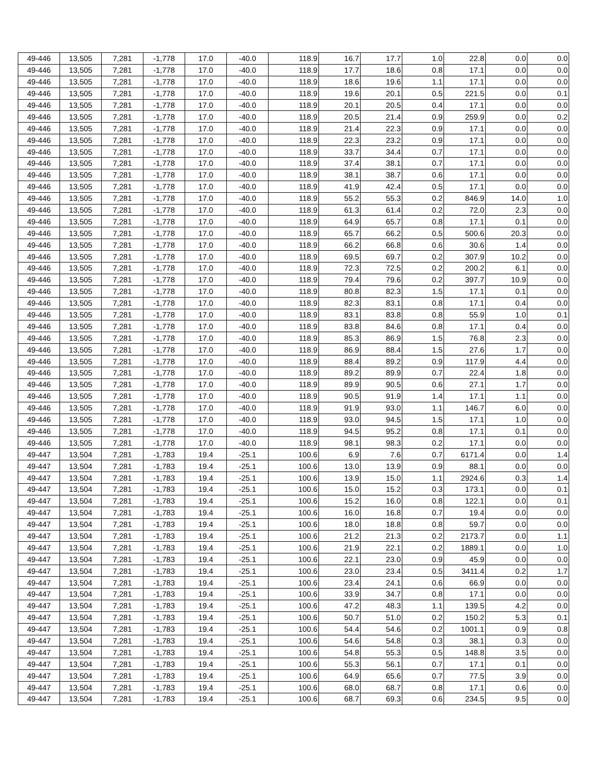| 49-446 | 13,505 | 7,281 | -1,778 | 17.0 | -40.0 | 118.9 | 16.7 | 17.7 | 1.0 | 22.8 | 0.0 | 0.0 |
| 49-446 | 13,505 | 7,281 | -1,778 | 17.0 | -40.0 | 118.9 | 17.7 | 18.6 | 0.8 | 17.1 | 0.0 | 0.0 |
| 49-446 | 13,505 | 7,281 | -1,778 | 17.0 | -40.0 | 118.9 | 18.6 | 19.6 | 1.1 | 17.1 | 0.0 | 0.0 |
| 49-446 | 13,505 | 7,281 | -1,778 | 17.0 | -40.0 | 118.9 | 19.6 | 20.1 | 0.5 | 221.5 | 0.0 | 0.1 |
| 49-446 | 13,505 | 7,281 | -1,778 | 17.0 | -40.0 | 118.9 | 20.1 | 20.5 | 0.4 | 17.1 | 0.0 | 0.0 |
| 49-446 | 13,505 | 7,281 | -1,778 | 17.0 | -40.0 | 118.9 | 20.5 | 21.4 | 0.9 | 259.9 | 0.0 | 0.2 |
| 49-446 | 13,505 | 7,281 | -1,778 | 17.0 | -40.0 | 118.9 | 21.4 | 22.3 | 0.9 | 17.1 | 0.0 | 0.0 |
| 49-446 | 13,505 | 7,281 | -1,778 | 17.0 | -40.0 | 118.9 | 22.3 | 23.2 | 0.9 | 17.1 | 0.0 | 0.0 |
| 49-446 | 13,505 | 7,281 | -1,778 | 17.0 | -40.0 | 118.9 | 33.7 | 34.4 | 0.7 | 17.1 | 0.0 | 0.0 |
| 49-446 | 13,505 | 7,281 | -1,778 | 17.0 | -40.0 | 118.9 | 37.4 | 38.1 | 0.7 | 17.1 | 0.0 | 0.0 |
| 49-446 | 13,505 | 7,281 | -1,778 | 17.0 | -40.0 | 118.9 | 38.1 | 38.7 | 0.6 | 17.1 | 0.0 | 0.0 |
| 49-446 | 13,505 | 7,281 | -1,778 | 17.0 | -40.0 | 118.9 | 41.9 | 42.4 | 0.5 | 17.1 | 0.0 | 0.0 |
| 49-446 | 13,505 | 7,281 | -1,778 | 17.0 | -40.0 | 118.9 | 55.2 | 55.3 | 0.2 | 846.9 | 14.0 | 1.0 |
| 49-446 | 13,505 | 7,281 | -1,778 | 17.0 | -40.0 | 118.9 | 61.3 | 61.4 | 0.2 | 72.0 | 2.3 | 0.0 |
| 49-446 | 13,505 | 7,281 | -1,778 | 17.0 | -40.0 | 118.9 | 64.9 | 65.7 | 0.8 | 17.1 | 0.1 | 0.0 |
| 49-446 | 13,505 | 7,281 | -1,778 | 17.0 | -40.0 | 118.9 | 65.7 | 66.2 | 0.5 | 500.6 | 20.3 | 0.0 |
| 49-446 | 13,505 | 7,281 | -1,778 | 17.0 | -40.0 | 118.9 | 66.2 | 66.8 | 0.6 | 30.6 | 1.4 | 0.0 |
| 49-446 | 13,505 | 7,281 | -1,778 | 17.0 | -40.0 | 118.9 | 69.5 | 69.7 | 0.2 | 307.9 | 10.2 | 0.0 |
| 49-446 | 13,505 | 7,281 | -1,778 | 17.0 | -40.0 | 118.9 | 72.3 | 72.5 | 0.2 | 200.2 | 6.1 | 0.0 |
| 49-446 | 13,505 | 7,281 | -1,778 | 17.0 | -40.0 | 118.9 | 79.4 | 79.6 | 0.2 | 397.7 | 10.9 | 0.0 |
| 49-446 | 13,505 | 7,281 | -1,778 | 17.0 | -40.0 | 118.9 | 80.8 | 82.3 | 1.5 | 17.1 | 0.1 | 0.0 |
| 49-446 | 13,505 | 7,281 | -1,778 | 17.0 | -40.0 | 118.9 | 82.3 | 83.1 | 0.8 | 17.1 | 0.4 | 0.0 |
| 49-446 | 13,505 | 7,281 | -1,778 | 17.0 | -40.0 | 118.9 | 83.1 | 83.8 | 0.8 | 55.9 | 1.0 | 0.1 |
| 49-446 | 13,505 | 7,281 | -1,778 | 17.0 | -40.0 | 118.9 | 83.8 | 84.6 | 0.8 | 17.1 | 0.4 | 0.0 |
| 49-446 | 13,505 | 7,281 | -1,778 | 17.0 | -40.0 | 118.9 | 85.3 | 86.9 | 1.5 | 76.8 | 2.3 | 0.0 |
| 49-446 | 13,505 | 7,281 | -1,778 | 17.0 | -40.0 | 118.9 | 86.9 | 88.4 | 1.5 | 27.6 | 1.7 | 0.0 |
| 49-446 | 13,505 | 7,281 | -1,778 | 17.0 | -40.0 | 118.9 | 88.4 | 89.2 | 0.9 | 117.9 | 4.4 | 0.0 |
| 49-446 | 13,505 | 7,281 | -1,778 | 17.0 | -40.0 | 118.9 | 89.2 | 89.9 | 0.7 | 22.4 | 1.8 | 0.0 |
| 49-446 | 13,505 | 7,281 | -1,778 | 17.0 | -40.0 | 118.9 | 89.9 | 90.5 | 0.6 | 27.1 | 1.7 | 0.0 |
| 49-446 | 13,505 | 7,281 | -1,778 | 17.0 | -40.0 | 118.9 | 90.5 | 91.9 | 1.4 | 17.1 | 1.1 | 0.0 |
| 49-446 | 13,505 | 7,281 | -1,778 | 17.0 | -40.0 | 118.9 | 91.9 | 93.0 | 1.1 | 146.7 | 6.0 | 0.0 |
| 49-446 | 13,505 | 7,281 | -1,778 | 17.0 | -40.0 | 118.9 | 93.0 | 94.5 | 1.5 | 17.1 | 1.0 | 0.0 |
| 49-446 | 13,505 | 7,281 | -1,778 | 17.0 | -40.0 | 118.9 | 94.5 | 95.2 | 0.8 | 17.1 | 0.1 | 0.0 |
| 49-446 | 13,505 | 7,281 | -1,778 | 17.0 | -40.0 | 118.9 | 98.1 | 98.3 | 0.2 | 17.1 | 0.0 | 0.0 |
| 49-447 | 13,504 | 7,281 | -1,783 | 19.4 | -25.1 | 100.6 | 6.9 | 7.6 | 0.7 | 6171.4 | 0.0 | 1.4 |
| 49-447 | 13,504 | 7,281 | -1,783 | 19.4 | -25.1 | 100.6 | 13.0 | 13.9 | 0.9 | 88.1 | 0.0 | 0.0 |
| 49-447 | 13,504 | 7,281 | -1,783 | 19.4 | -25.1 | 100.6 | 13.9 | 15.0 | 1.1 | 2924.6 | 0.3 | 1.4 |
| 49-447 | 13,504 | 7,281 | -1,783 | 19.4 | -25.1 | 100.6 | 15.0 | 15.2 | 0.3 | 173.1 | 0.0 | 0.1 |
| 49-447 | 13,504 | 7,281 | -1,783 | 19.4 | -25.1 | 100.6 | 15.2 | 16.0 | 0.8 | 122.1 | 0.0 | 0.1 |
| 49-447 | 13,504 | 7,281 | -1,783 | 19.4 | -25.1 | 100.6 | 16.0 | 16.8 | 0.7 | 19.4 | 0.0 | 0.0 |
| 49-447 | 13,504 | 7,281 | -1,783 | 19.4 | -25.1 | 100.6 | 18.0 | 18.8 | 0.8 | 59.7 | 0.0 | 0.0 |
| 49-447 | 13,504 | 7,281 | -1,783 | 19.4 | -25.1 | 100.6 | 21.2 | 21.3 | 0.2 | 2173.7 | 0.0 | 1.1 |
| 49-447 | 13,504 | 7,281 | -1,783 | 19.4 | -25.1 | 100.6 | 21.9 | 22.1 | 0.2 | 1889.1 | 0.0 | 1.0 |
| 49-447 | 13,504 | 7,281 | -1,783 | 19.4 | -25.1 | 100.6 | 22.1 | 23.0 | 0.9 | 45.9 | 0.0 | 0.0 |
| 49-447 | 13,504 | 7,281 | -1,783 | 19.4 | -25.1 | 100.6 | 23.0 | 23.4 | 0.5 | 3411.4 | 0.2 | 1.7 |
| 49-447 | 13,504 | 7,281 | -1,783 | 19.4 | -25.1 | 100.6 | 23.4 | 24.1 | 0.6 | 66.9 | 0.0 | 0.0 |
| 49-447 | 13,504 | 7,281 | -1,783 | 19.4 | -25.1 | 100.6 | 33.9 | 34.7 | 0.8 | 17.1 | 0.0 | 0.0 |
| 49-447 | 13,504 | 7,281 | -1,783 | 19.4 | -25.1 | 100.6 | 47.2 | 48.3 | 1.1 | 139.5 | 4.2 | 0.0 |
| 49-447 | 13,504 | 7,281 | -1,783 | 19.4 | -25.1 | 100.6 | 50.7 | 51.0 | 0.2 | 150.2 | 5.3 | 0.1 |
| 49-447 | 13,504 | 7,281 | -1,783 | 19.4 | -25.1 | 100.6 | 54.4 | 54.6 | 0.2 | 1001.1 | 0.9 | 0.8 |
| 49-447 | 13,504 | 7,281 | -1,783 | 19.4 | -25.1 | 100.6 | 54.6 | 54.8 | 0.3 | 38.1 | 0.3 | 0.0 |
| 49-447 | 13,504 | 7,281 | -1,783 | 19.4 | -25.1 | 100.6 | 54.8 | 55.3 | 0.5 | 148.8 | 3.5 | 0.0 |
| 49-447 | 13,504 | 7,281 | -1,783 | 19.4 | -25.1 | 100.6 | 55.3 | 56.1 | 0.7 | 17.1 | 0.1 | 0.0 |
| 49-447 | 13,504 | 7,281 | -1,783 | 19.4 | -25.1 | 100.6 | 64.9 | 65.6 | 0.7 | 77.5 | 3.9 | 0.0 |
| 49-447 | 13,504 | 7,281 | -1,783 | 19.4 | -25.1 | 100.6 | 68.0 | 68.7 | 0.8 | 17.1 | 0.6 | 0.0 |
| 49-447 | 13,504 | 7,281 | -1,783 | 19.4 | -25.1 | 100.6 | 68.7 | 69.3 | 0.6 | 234.5 | 9.5 | 0.0 |